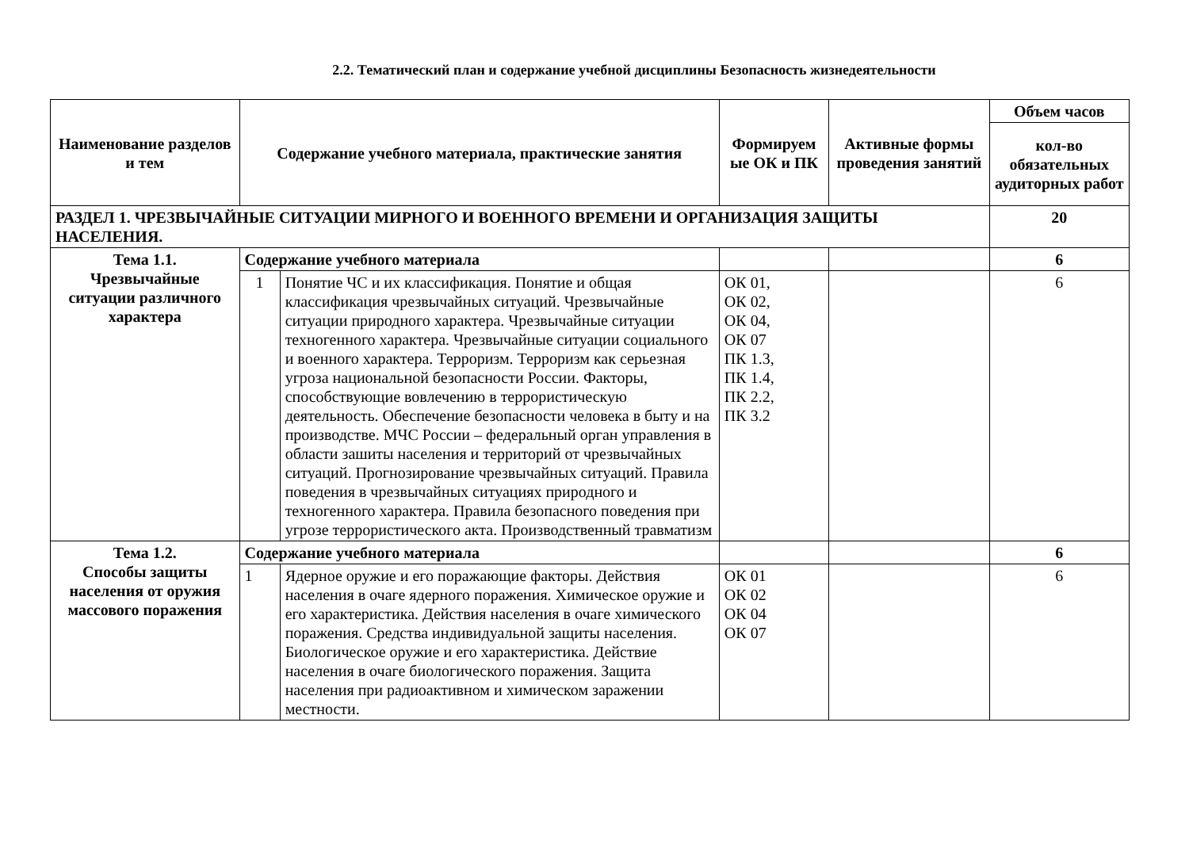2.2. Тематический план и содержание учебной дисциплины Безопасность жизнедеятельности
| Наименование разделов и тем | Содержание учебного материала, практические занятия | | Формируем ые ОК и ПК | Активные формы проведения занятий | Объем часов |
| --- | --- | --- | --- | --- | --- |
| | | | | | кол-во обязательных аудиторных работ |
| РАЗДЕЛ 1. ЧРЕЗВЫЧАЙНЫЕ СИТУАЦИИ МИРНОГО И ВОЕННОГО ВРЕМЕНИ И ОРГАНИЗАЦИЯ ЗАЩИТЫ НАСЕЛЕНИЯ. | | | | | 20 |
| Тема 1.1. Чрезвычайные ситуации различного характера | Содержание учебного материала | | | | 6 |
| | 1 | Понятие ЧС и их классификация. Понятие и общая классификация чрезвычайных ситуаций. Чрезвычайные ситуации природного характера. Чрезвычайные ситуации техногенного характера. Чрезвычайные ситуации социального и военного характера. Терроризм. Терроризм как серьезная угроза национальной безопасности России. Факторы, способствующие вовлечению в террористическую деятельность. Обеспечение безопасности человека в быту и на производстве. МЧС России – федеральный орган управления в области зашиты населения и территорий от чрезвычайных ситуаций. Прогнозирование чрезвычайных ситуаций. Правила поведения в чрезвычайных ситуациях природного и техногенного характера. Правила безопасного поведения при угрозе террористического акта. Производственный травматизм | ОК 01, ОК 02, ОК 04, ОК 07 ПК 1.3, ПК 1.4, ПК 2.2, ПК 3.2 | | 6 |
| Тема 1.2. Способы защиты населения от оружия массового поражения | Содержание учебного материала | | | | 6 |
| | 1 | Ядерное оружие и его поражающие факторы. Действия населения в очаге ядерного поражения. Химическое оружие и его характеристика. Действия населения в очаге химического поражения. Средства индивидуальной защиты населения. Биологическое оружие и его характеристика. Действие населения в очаге биологического поражения. Защита населения при радиоактивном и химическом заражении местности. | ОК 01 ОК 02 ОК 04 ОК 07 | | 6 |